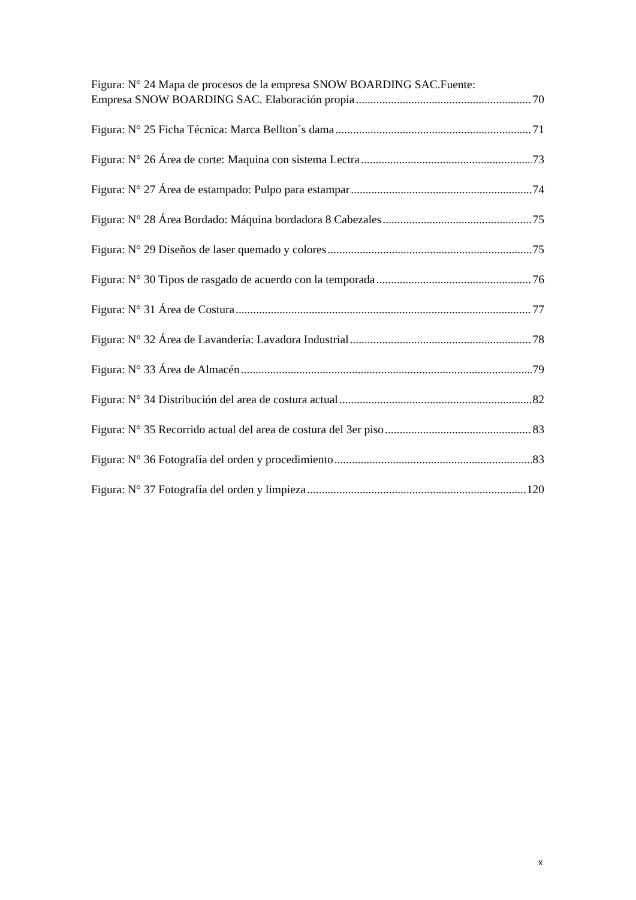Figura: N° 24 Mapa de procesos de la empresa SNOW BOARDING SAC.Fuente:
Empresa SNOW BOARDING SAC. Elaboración propia 70
Figura: N° 25 Ficha Técnica: Marca Bellton´s dama 71
Figura: N° 26 Área de corte: Maquina con sistema Lectra 73
Figura: N° 27 Área de estampado: Pulpo para estampar 74
Figura: N° 28 Área Bordado: Máquina bordadora 8 Cabezales 75
Figura: N° 29 Diseños de laser quemado y colores 75
Figura: N° 30 Tipos de rasgado de acuerdo con la temporada 76
Figura: N° 31 Área de Costura 77
Figura: N° 32 Área de Lavandería: Lavadora Industrial 78
Figura: N° 33 Área de Almacén 79
Figura: N° 34 Distribución del area de costura actual 82
Figura: N° 35 Recorrido actual del area de costura del 3er piso 83
Figura: N° 36 Fotografía del orden y procedimiento 83
Figura: N° 37 Fotografía del orden y limpieza 120
x